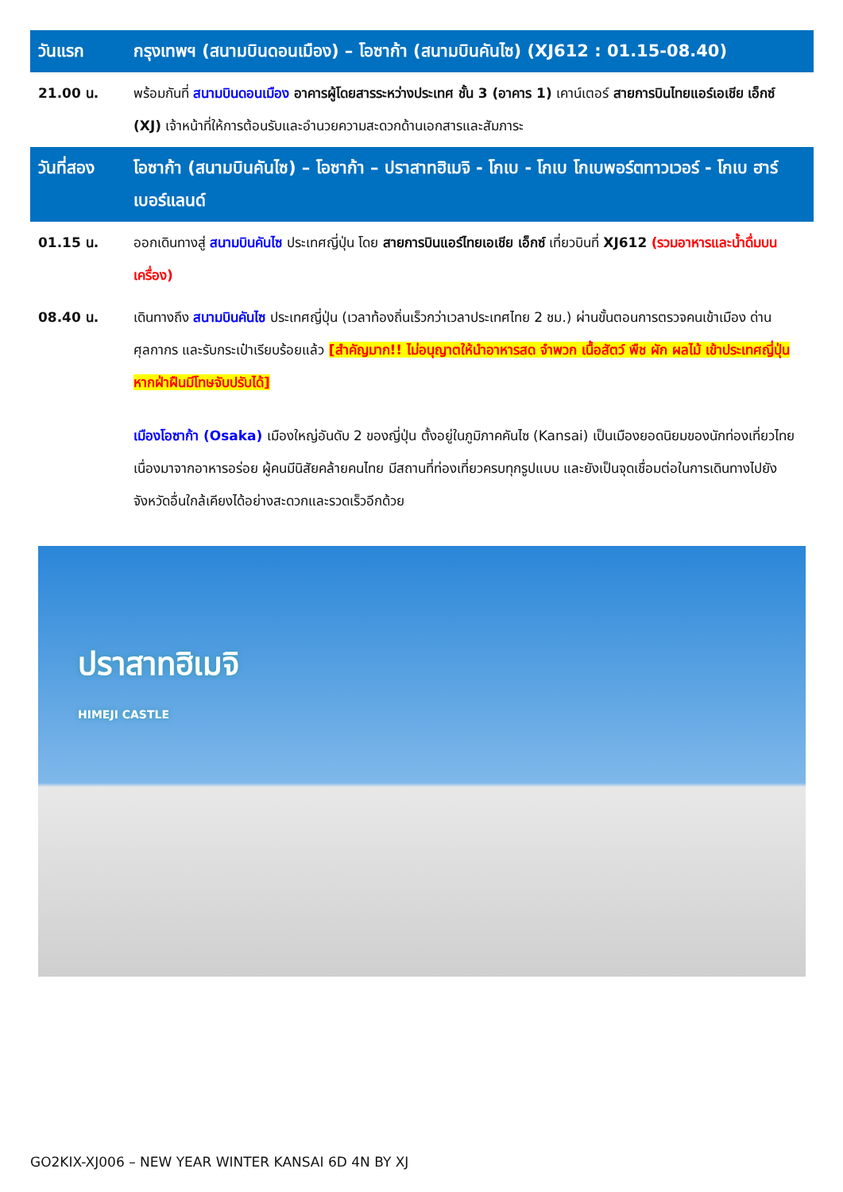| วันแรก | กรุงเทพฯ (สนามบินดอนเมือง) – โอซาก้า (สนามบินคันไซ) (XJ612 : 01.15-08.40) |
| 21.00 น. | พร้อมกันที่ สนามบินดอนเมือง อาคารผู้โดยสารระหว่างประเทศ ชั้น 3 (อาคาร 1) เคาน์เตอร์ สายการบินไทยแอร์เอเชีย เอ็กซ์ (XJ) เจ้าหน้าที่ให้การต้อนรับและอำนวยความสะดวกด้านเอกสารและสัมภาระ |
| วันที่สอง | โอซาก้า (สนามบินคันไซ) – โอซาก้า – ปราสาทฮิเมจิ - โกเบ - โกเบ โกเบพอร์ตทาวเวอร์ - โกเบ ฮาร์เบอร์แลนด์ |
| 01.15 น. | ออกเดินทางสู่ สนามบินคันไซ ประเทศญี่ปุ่น โดย สายการบินแอร์ไทยเอเชีย เอ็กซ์ เที่ยวบินที่ XJ612 (รวมอาหารและน้ำดื่มบนเครื่อง) |
| 08.40 น. | เดินทางถึง สนามบินคันไซ ประเทศญี่ปุ่น (เวลาท้องถิ่นเร็วกว่าเวลาประเทศไทย 2 ชม.) ผ่านขั้นตอนการตรวจคนเข้าเมือง ด่านศุลกากร และรับกระเป๋าเรียบร้อยแล้ว [สำคัญมาก!! ไม่อนุญาตให้นำอาหารสด จำพวก เนื้อสัตว์ พืช ผัก ผลไม้ เข้าประเทศญี่ปุ่นหากฝ่าฝืนมีโทษจับปรับได้] |
| | เมืองโอซาก้า (Osaka) เมืองใหญ่อันดับ 2 ของญี่ปุ่น ตั้งอยู่ในภูมิภาคคันไซ (Kansai) เป็นเมืองยอดนิยมของนักท่องเที่ยวไทยเนื่องมาจากอาหารอร่อย ผู้คนมีนิสัยคล้ายคนไทย มีสถานที่ท่องเที่ยวครบทุกรูปแบบ และยังเป็นจุดเชื่อมต่อในการเดินทางไปยังจังหวัดอื่นใกล้เคียงได้อย่างสะดวกและรวดเร็วอีกด้วย |
ปราสาทฮิเมจิ
HIMEJI CASTLE
GO2KIX-XJ006 – NEW YEAR WINTER KANSAI 6D 4N BY XJ